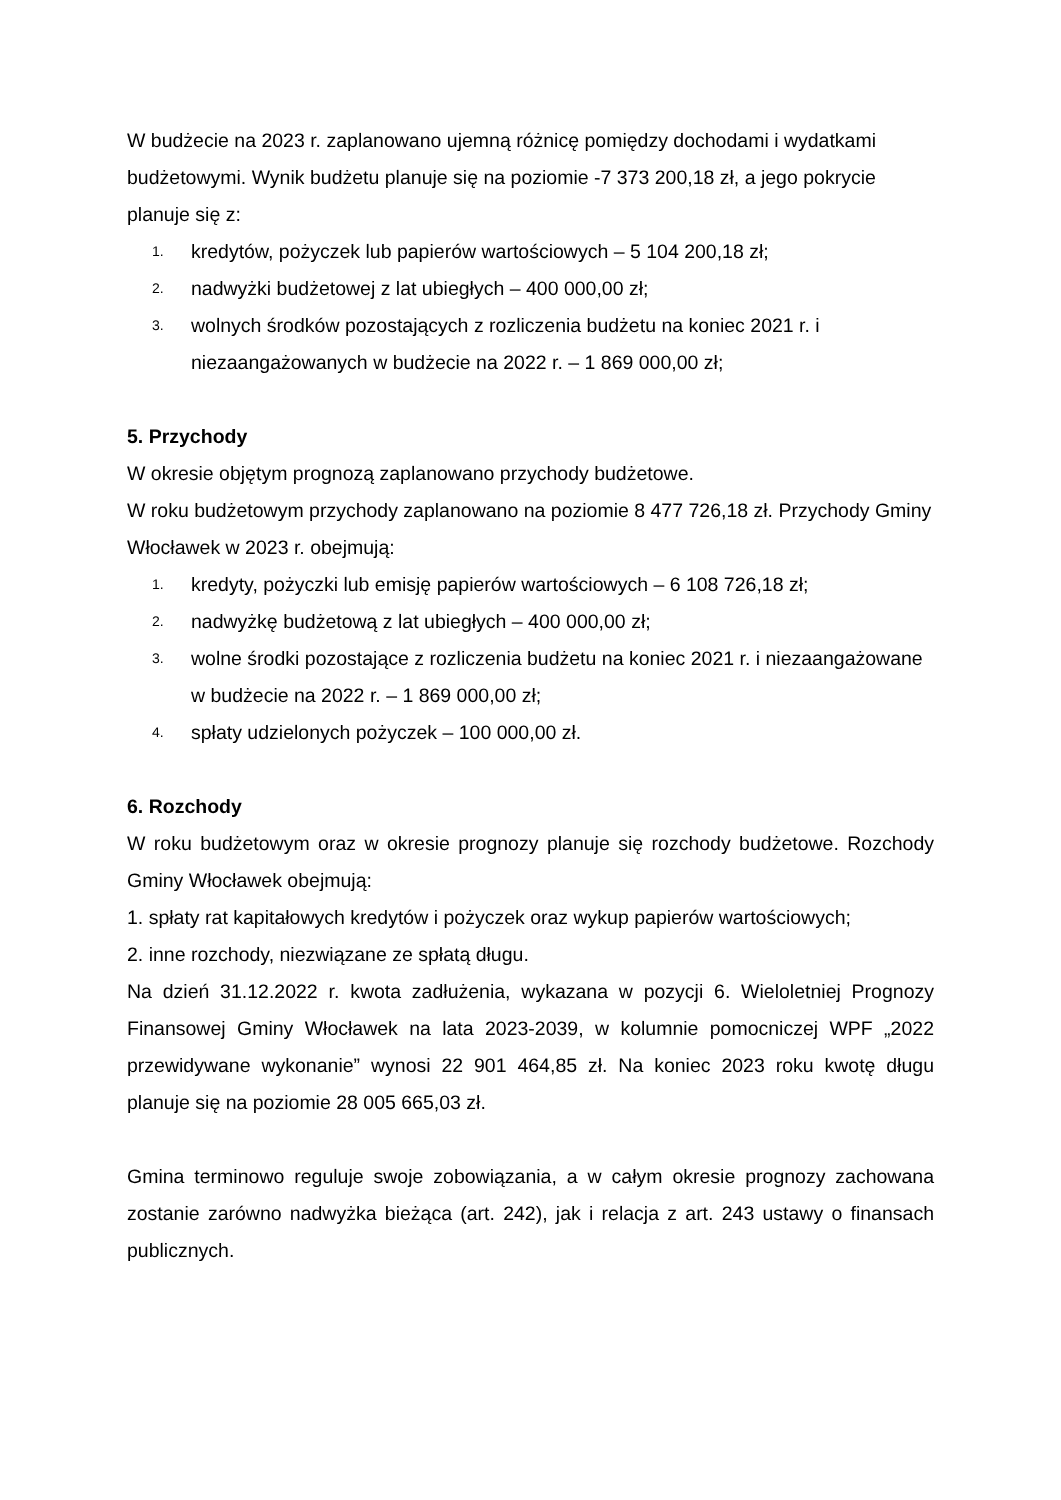W budżecie na 2023 r. zaplanowano ujemną różnicę pomiędzy dochodami i wydatkami budżetowymi. Wynik budżetu planuje się na poziomie -7 373 200,18 zł, a jego pokrycie planuje się z:
1. kredytów, pożyczek lub papierów wartościowych – 5 104 200,18 zł;
2. nadwyżki budżetowej z lat ubiegłych – 400 000,00 zł;
3. wolnych środków pozostających z rozliczenia budżetu na koniec 2021 r. i niezaangażowanych w budżecie na 2022 r. – 1 869 000,00 zł;
5. Przychody
W okresie objętym prognozą zaplanowano przychody budżetowe.
W roku budżetowym przychody zaplanowano na poziomie 8 477 726,18 zł. Przychody Gminy Włocławek w 2023 r. obejmują:
1. kredyty, pożyczki lub emisję papierów wartościowych – 6 108 726,18 zł;
2. nadwyżkę budżetową z lat ubiegłych – 400 000,00 zł;
3. wolne środki pozostające z rozliczenia budżetu na koniec 2021 r. i niezaangażowane w budżecie na 2022 r. – 1 869 000,00 zł;
4. spłaty udzielonych pożyczek – 100 000,00 zł.
6. Rozchody
W roku budżetowym oraz w okresie prognozy planuje się rozchody budżetowe. Rozchody Gminy Włocławek obejmują:
1. spłaty rat kapitałowych kredytów i pożyczek oraz wykup papierów wartościowych;
2. inne rozchody, niezwiązane ze spłatą długu.
Na dzień 31.12.2022 r. kwota zadłużenia, wykazana w pozycji 6. Wieloletniej Prognozy Finansowej Gminy Włocławek na lata 2023-2039, w kolumnie pomocniczej WPF „2022 przewidywane wykonanie” wynosi 22 901 464,85 zł. Na koniec 2023 roku kwotę długu planuje się na poziomie 28 005 665,03 zł.
Gmina terminowo reguluje swoje zobowiązania, a w całym okresie prognozy zachowana zostanie zarówno nadwyżka bieżąca (art. 242), jak i relacja z art. 243 ustawy o finansach publicznych.